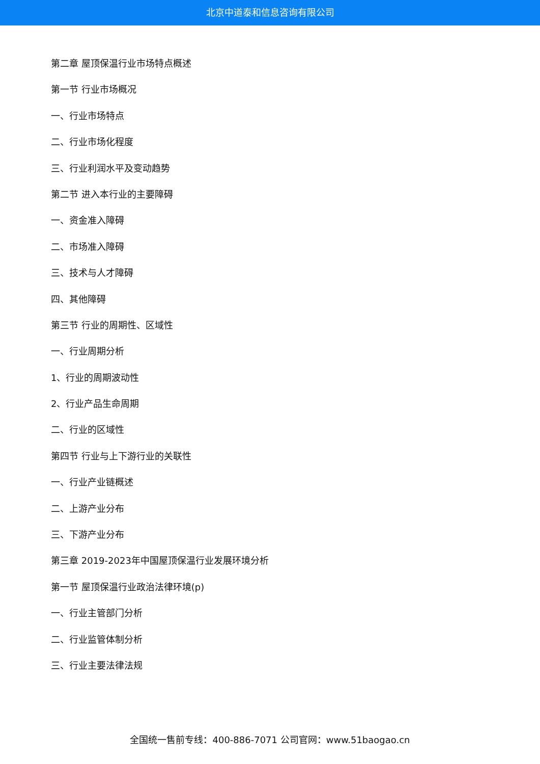北京中道泰和信息咨询有限公司
第二章 屋顶保温行业市场特点概述
第一节 行业市场概况
一、行业市场特点
二、行业市场化程度
三、行业利润水平及变动趋势
第二节 进入本行业的主要障碍
一、资金准入障碍
二、市场准入障碍
三、技术与人才障碍
四、其他障碍
第三节 行业的周期性、区域性
一、行业周期分析
1、行业的周期波动性
2、行业产品生命周期
二、行业的区域性
第四节 行业与上下游行业的关联性
一、行业产业链概述
二、上游产业分布
三、下游产业分布
第三章 2019-2023年中国屋顶保温行业发展环境分析
第一节 屋顶保温行业政治法律环境(p)
一、行业主管部门分析
二、行业监管体制分析
三、行业主要法律法规
全国统一售前专线：400-886-7071 公司官网：www.51baogao.cn